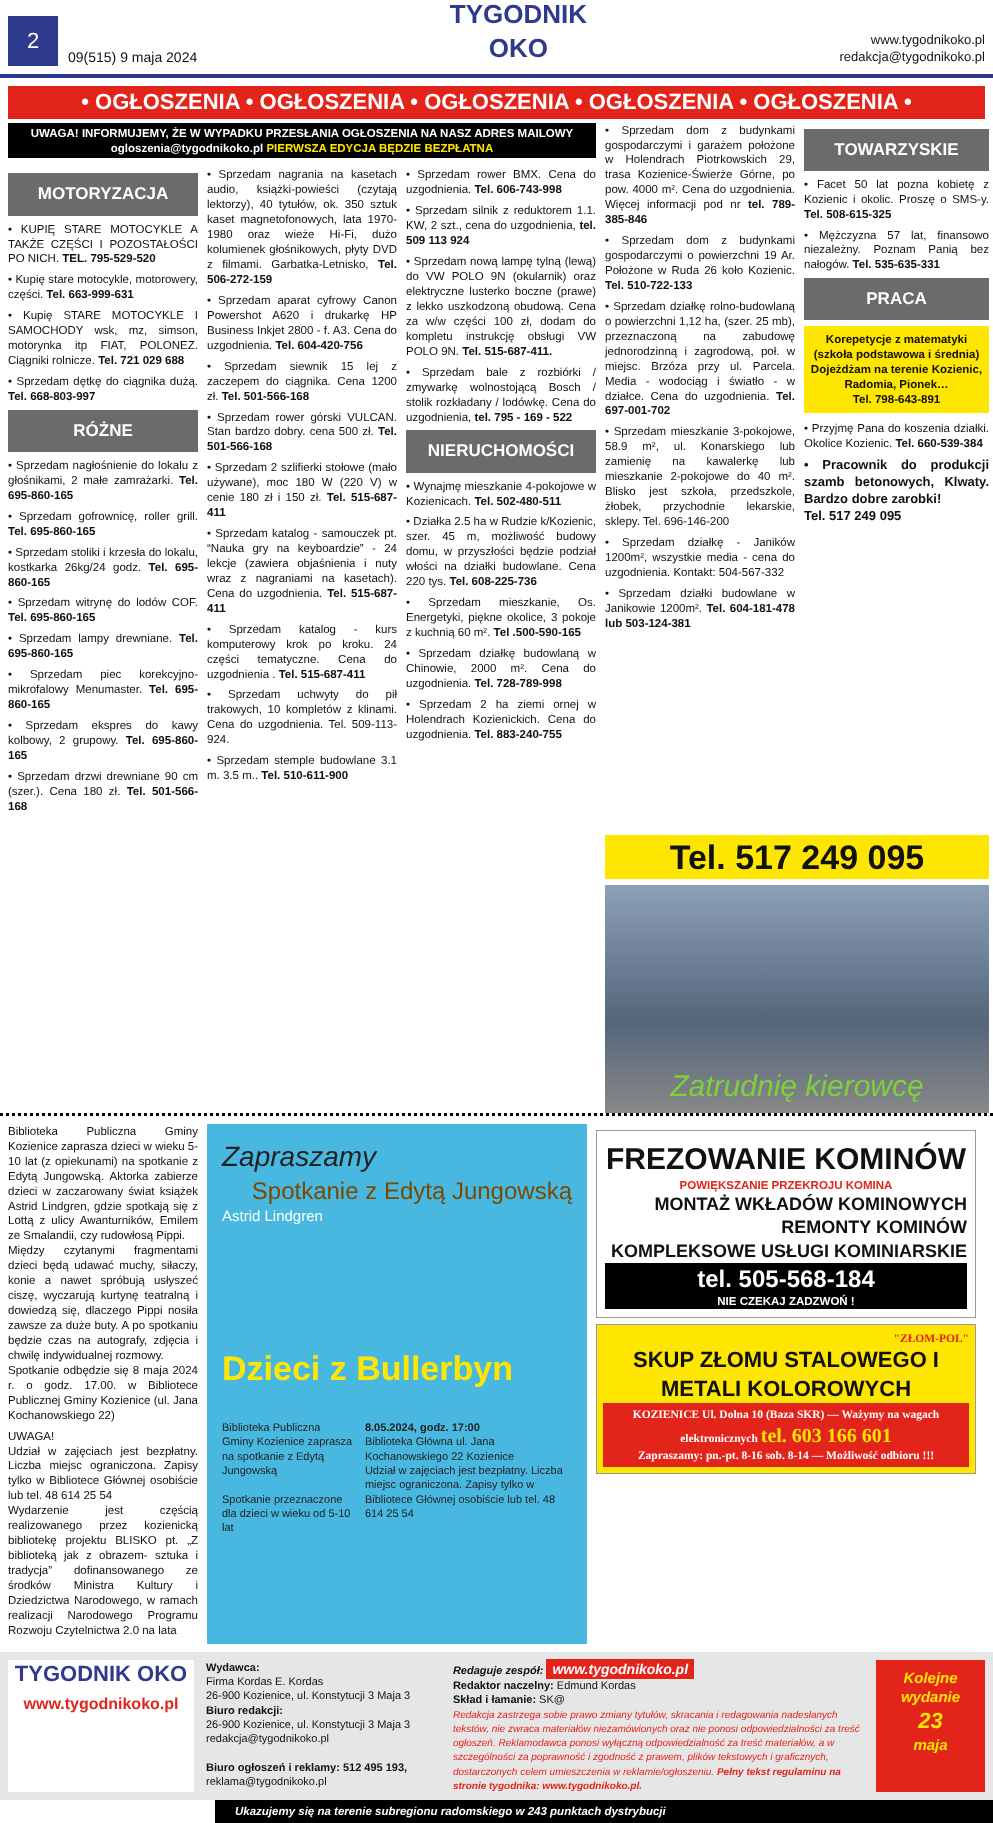2
09(515) 9 maja 2024
TYGODNIK
OKO
www.tygodnikoko.pl
redakcja@tygodnikoko.pl
• OGŁOSZENIA • OGŁOSZENIA • OGŁOSZENIA • OGŁOSZENIA • OGŁOSZENIA •
UWAGA! INFORMUJEMY, ŻE W WYPADKU PRZESŁANIA OGŁOSZENIA NA NASZ ADRES MAILOWY ogloszenia@tygodnikoko.pl PIERWSZA EDYCJA BĘDZIE BEZPŁATNA
• Sprzedam dom z budynkami gospodarczymi i garażem położone w Holendrach Piotrkowskich 29, trasa Kozienice-Świerże Górne, po pow. 4000 m². Cena do uzgodnienia. Więcej informacji pod nr tel. 789-385-846
• Sprzedam dom z budynkami gospodarczymi o powierzchni 19 Ar. Położone w Ruda 26 koło Kozienic. Tel. 510-722-133
• Sprzedam działkę rolno-budowlaną o powierzchni 1,12 ha, (szer. 25 mb), przeznaczoną na zabudowę jednorodzinną i zagrodową, poł. w miejsc. Brzóza przy ul. Parcela. Media - wodociąg i światło - w działce. Cena do uzgodnienia. Tel. 697-001-702
• Sprzedam mieszkanie 3-pokojowe, 58.9 m², ul. Konarskiego lub zamienię na kawalerkę lub mieszkanie 2-pokojowe do 40 m². Blisko jest szkoła, przedszkole, żłobek, przychodnie lekarskie, sklepy. Tel. 696-146-200
• Sprzedam działkę - Janików 1200m², wszystkie media - cena do uzgodnienia. Kontakt: 504-567-332
• Sprzedam działki budowlane w Janikowie 1200m². Tel. 604-181-478 lub 503-124-381
TOWARZYSKIE
• Facet 50 lat pozna kobietę z Kozienic i okolic. Proszę o SMS-y. Tel. 508-615-325
• Mężczyzna 57 lat, finansowo niezależny. Poznam Panią bez nałogów. Tel. 535-635-331
PRACA
Korepetycje z matematyki (szkoła podstawowa i średnia)
Dojeżdżam na terenie Kozienic, Radomia, Pionek…
Tel. 798-643-891
• Przyjmę Pana do koszenia działki. Okolice Kozienic. Tel. 660-539-384
• Pracownik do produkcji szamb betonowych, Klwaty. Bardzo dobre zarobki!
Tel. 517 249 095
MOTORYZACJA
• KUPIĘ STARE MOTOCYKLE A TAKŻE CZĘŚCI I POZOSTAŁOŚCI PO NICH. TEL. 795-529-520
• Kupię stare motocykle, motorowery, części. Tel. 663-999-631
• Kupię STARE MOTOCYKLE I SAMOCHODY wsk, mz, simson, motorynka itp FIAT, POLONEZ. Ciągniki rolnicze. Tel. 721 029 688
• Sprzedam dętkę do ciągnika dużą. Tel. 668-803-997
RÓŻNE
• Sprzedam nagłośnienie do lokalu z głośnikami, 2 małe zamrażarki. Tel. 695-860-165
• Sprzedam gofrownicę, roller grill. Tel. 695-860-165
• Sprzedam stoliki i krzesła do lokalu, kostkarka 26kg/24 godz. Tel. 695-860-165
• Sprzedam witrynę do lodów COF. Tel. 695-860-165
• Sprzedam lampy drewniane. Tel. 695-860-165
• Sprzedam piec korekcyjno-mikrofalowy Menumaster. Tel. 695-860-165
• Sprzedam ekspres do kawy kolbowy, 2 grupowy. Tel. 695-860-165
• Sprzedam drzwi drewniane 90 cm (szer.). Cena 180 zł. Tel. 501-566-168
• Sprzedam nagrania na kasetach audio, książki-powieści (czytają lektorzy), 40 tytułów, ok. 350 sztuk kaset magnetofonowych, lata 1970-1980 oraz wieże Hi-Fi, dużo kolumienek głośnikowych, płyty DVD z filmami. Garbatka-Letnisko, Tel. 506-272-159
• Sprzedam aparat cyfrowy Canon Powershot A620 i drukarkę HP Business Inkjet 2800 - f. A3. Cena do uzgodnienia. Tel. 604-420-756
• Sprzedam siewnik 15 lej z zaczepem do ciągnika. Cena 1200 zł. Tel. 501-566-168
• Sprzedam rower górski VULCAN. Stan bardzo dobry. cena 500 zł. Tel. 501-566-168
• Sprzedam 2 szlifierki stołowe (mało używane), moc 180 W (220 V) w cenie 180 zł i 150 zł. Tel. 515-687-411
• Sprzedam katalog - samouczek pt. “Nauka gry na keyboardzie” - 24 lekcje (zawiera objaśnienia i nuty wraz z nagraniami na kasetach). Cena do uzgodnienia. Tel. 515-687-411
• Sprzedam katalog - kurs komputerowy krok po kroku. 24 części tematyczne. Cena do uzgodnienia . Tel. 515-687-411
• Sprzedam uchwyty do pił trakowych, 10 kompletów z klinami. Cena do uzgodnienia. Tel. 509-113-924.
• Sprzedam stemple budowlane 3.1 m. 3.5 m.. Tel. 510-611-900
• Sprzedam rower BMX. Cena do uzgodnienia. Tel. 606-743-998
• Sprzedam silnik z reduktorem 1.1. KW, 2 szt., cena do uzgodnienia, tel. 509 113 924
• Sprzedam nową lampę tylną (lewą) do VW POLO 9N (okularnik) oraz elektryczne lusterko boczne (prawe) z lekko uszkodzoną obudową. Cena za w/w części 100 zł, dodam do kompletu instrukcję obsługi VW POLO 9N. Tel. 515-687-411.
• Sprzedam bale z rozbiórki / zmywarkę wolnostojącą Bosch / stolik rozkładany / lodówkę. Cena do uzgodnienia, tel. 795 - 169 - 522
NIERUCHOMOŚCI
• Wynajmę mieszkanie 4-pokojowe w Kozienicach. Tel. 502-480-511
• Działka 2.5 ha w Rudzie k/Kozienic, szer. 45 m, możliwość budowy domu, w przyszłości będzie podział włości na działki budowlane. Cena 220 tys. Tel. 608-225-736
• Sprzedam mieszkanie, Os. Energetyki, piękne okolice, 3 pokoje z kuchnią 60 m². Tel .500-590-165
• Sprzedam działkę budowlaną w Chinowie, 2000 m². Cena do uzgodnienia. Tel. 728-789-998
• Sprzedam 2 ha ziemi ornej w Holendrach Kozienickich. Cena do uzgodnienia. Tel. 883-240-755
Tel. 517 249 095
Zatrudnię kierowcę
Biblioteka Publiczna Gminy Kozienice zaprasza dzieci w wieku 5-10 lat (z opiekunami) na spotkanie z Edytą Jungowską. Aktorka zabierze dzieci w zaczarowany świat książek Astrid Lindgren, gdzie spotkają się z Lottą z ulicy Awanturników, Emilem ze Smalandii, czy rudowłosą Pippi.
Między czytanymi fragmentami dzieci będą udawać muchy, siłaczy, konie a nawet spróbują usłyszeć ciszę, wyczarują kurtynę teatralną i dowiedzą się, dlaczego Pippi nosiła zawsze za duże buty. A po spotkaniu będzie czas na autografy, zdjęcia i chwilę indywidualnej rozmowy.
Spotkanie odbędzie się 8 maja 2024 r. o godz. 17.00. w Bibliotece Publicznej Gminy Kozienice (ul. Jana Kochanowskiego 22)
UWAGA!
Udział w zajęciach jest bezpłatny. Liczba miejsc ograniczona. Zapisy tylko w Bibliotece Głównej osobiście lub tel. 48 614 25 54
Wydarzenie jest częścią realizowanego przez kozienicką bibliotekę projektu BLISKO pt. „Z biblioteką jak z obrazem- sztuka i tradycja” dofinansowanego ze środków Ministra Kultury i Dziedzictwa Narodowego, w ramach realizacji Narodowego Programu Rozwoju Czytelnictwa 2.0 na lata
Zapraszamy
Spotkanie z Edytą Jungowską
Astrid Lindgren
Dzieci z Bullerbyn
Biblioteka Publiczna Gminy Kozienice zaprasza na spotkanie z Edytą Jungowską
Spotkanie przeznaczone dla dzieci w wieku od 5-10 lat
8.05.2024, godz. 17:00
Biblioteka Główna ul. Jana Kochanowskiego 22 Kozienice
Udział w zajęciach jest bezpłatny. Liczba miejsc ograniczona. Zapisy tylko w Bibliotece Głównej osobiście lub tel. 48 614 25 54
FREZOWANIE KOMINÓW
POWIĘKSZANIE PRZEKROJU KOMINA
MONTAŻ WKŁADÓW KOMINOWYCH
REMONTY KOMINÓW
KOMPLEKSOWE USŁUGI KOMINIARSKIE
tel. 505-568-184
NIE CZEKAJ ZADZWOŃ !
"ZŁOM-POL"
SKUP ZŁOMU STALOWEGO I METALI KOLOROWYCH
KOZIENICE Ul. Dolna 10 (Baza SKR) — Ważymy na wagach elektronicznych tel. 603 166 601
Zapraszamy: pn.-pt. 8-16 sob. 8-14 — Możliwość odbioru !!!
TYGODNIK OKO
www.tygodnikoko.pl
Wydawca:
Firma Kordas E. Kordas
26-900 Kozienice, ul. Konstytucji 3 Maja 3
Biuro redakcji:
26-900 Kozienice, ul. Konstytucji 3 Maja 3
redakcja@tygodnikoko.pl
Biuro ogłoszeń i reklamy: 512 495 193,
reklama@tygodnikoko.pl
Redaguje zespół: www.tygodnikoko.pl
Redaktor naczelny: Edmund Kordas
Skład i łamanie: SK@
Redakcja zastrzega sobie prawo zmiany tytułów, skracania i redagowania nadesłanych tekstów, nie zwraca materiałów niezamówionych oraz nie ponosi odpowiedzialności za treść ogłoszeń. Reklamodawca ponosi wyłączną odpowiedzialność za treść materiałów, a w szczególności za poprawność i zgodność z prawem, plików tekstowych i graficznych, dostarczonych celem umieszczenia w reklamie/ogłoszeniu. Pełny tekst regulaminu na stronie tygodnika: www.tygodnikoko.pl.
Kolejne wydanie
23
maja
Ukazujemy się na terenie subregionu radomskiego w 243 punktach dystrybucji